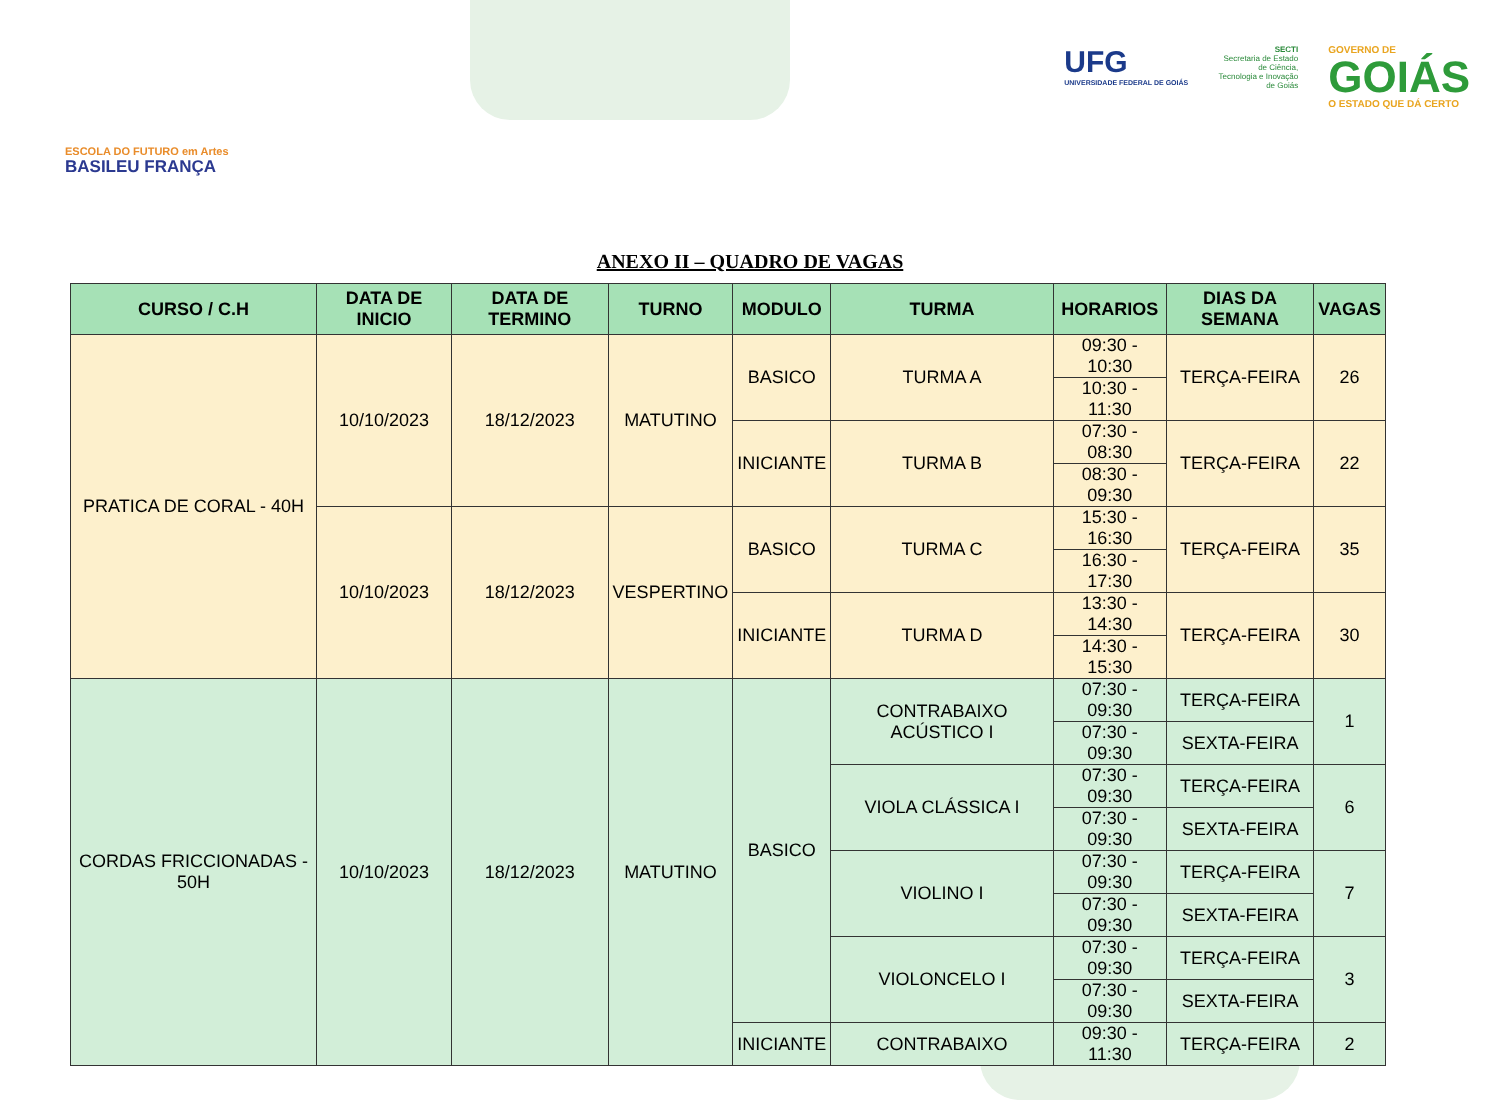ESCOLA DO FUTURO em Artes
BASILEU FRANÇA
UFG
UNIVERSIDADE FEDERAL DE GOIÁS
SECTI
Secretaria de Estado de Ciência, Tecnologia e Inovação de Goiás
GOVERNO DE
GOIÁS
O ESTADO QUE DÁ CERTO
ANEXO II – QUADRO DE VAGAS
| CURSO / C.H | DATA DE INICIO | DATA DE TERMINO | TURNO | MODULO | TURMA | HORARIOS | DIAS DA SEMANA | VAGAS |
| --- | --- | --- | --- | --- | --- | --- | --- | --- |
| PRATICA DE CORAL - 40H | 10/10/2023 | 18/12/2023 | MATUTINO | BASICO | TURMA A | 09:30 - 10:30 | TERÇA-FEIRA | 26 |
| | | | | | | 10:30 - 11:30 | | |
| | | | | INICIANTE | TURMA B | 07:30 - 08:30 | TERÇA-FEIRA | 22 |
| | | | | | | 08:30 - 09:30 | | |
| | 10/10/2023 | 18/12/2023 | VESPERTINO | BASICO | TURMA C | 15:30 - 16:30 | TERÇA-FEIRA | 35 |
| | | | | | | 16:30 - 17:30 | | |
| | | | | INICIANTE | TURMA D | 13:30 - 14:30 | TERÇA-FEIRA | 30 |
| | | | | | | 14:30 - 15:30 | | |
| CORDAS FRICCIONADAS - 50H | 10/10/2023 | 18/12/2023 | MATUTINO | BASICO | CONTRABAIXO ACÚSTICO I | 07:30 - 09:30 | TERÇA-FEIRA | 1 |
| | | | | | | 07:30 - 09:30 | SEXTA-FEIRA | |
| | | | | | VIOLA CLÁSSICA I | 07:30 - 09:30 | TERÇA-FEIRA | 6 |
| | | | | | | 07:30 - 09:30 | SEXTA-FEIRA | |
| | | | | | VIOLINO I | 07:30 - 09:30 | TERÇA-FEIRA | 7 |
| | | | | | | 07:30 - 09:30 | SEXTA-FEIRA | |
| | | | | | VIOLONCELO I | 07:30 - 09:30 | TERÇA-FEIRA | 3 |
| | | | | | | 07:30 - 09:30 | SEXTA-FEIRA | |
| | | | | INICIANTE | CONTRABAIXO | 09:30 - 11:30 | TERÇA-FEIRA | 2 |